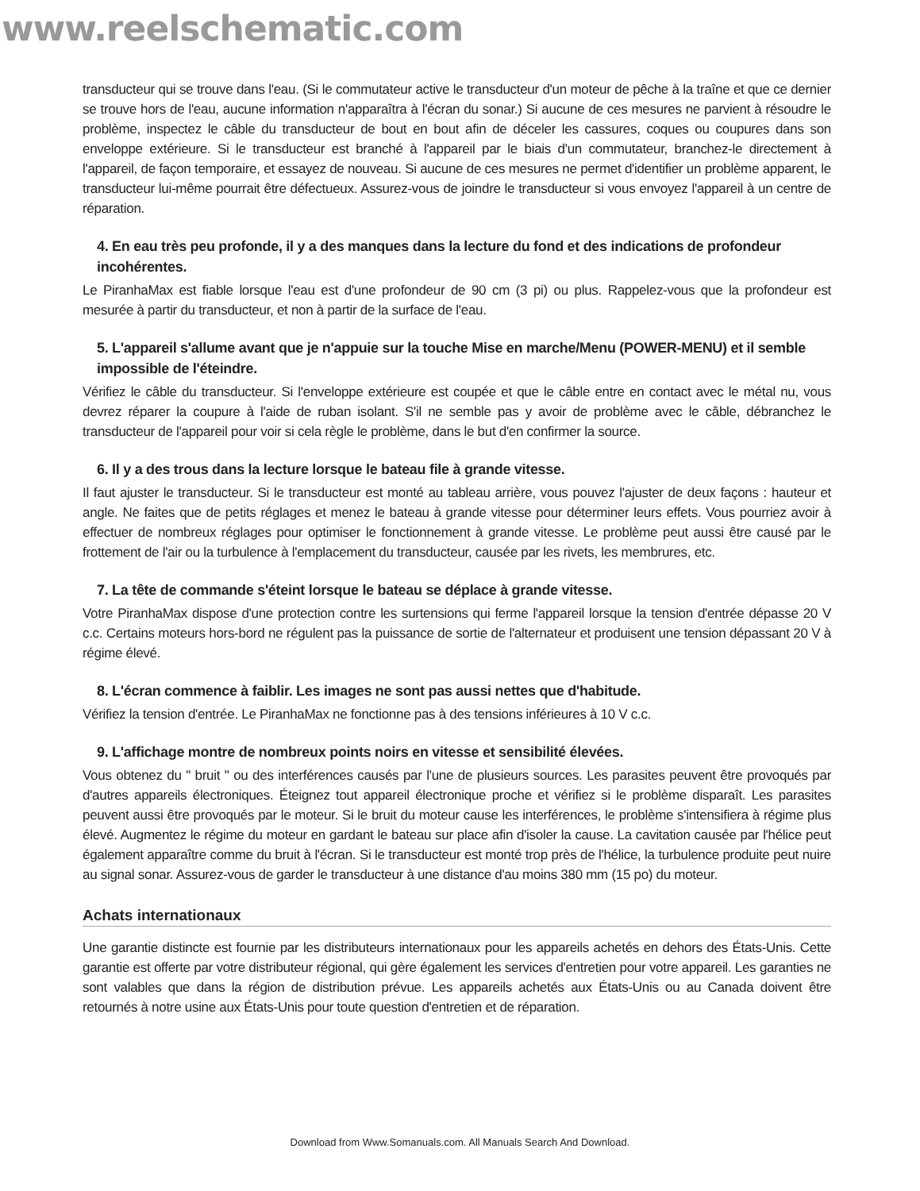www.reelschematic.com
transducteur qui se trouve dans l'eau. (Si le commutateur active le transducteur d'un moteur de pêche à la traîne et que ce dernier se trouve hors de l'eau, aucune information n'apparaîtra à l'écran du sonar.) Si aucune de ces mesures ne parvient à résoudre le problème, inspectez le câble du transducteur de bout en bout afin de déceler les cassures, coques ou coupures dans son enveloppe extérieure. Si le transducteur est branché à l'appareil par le biais d'un commutateur, branchez-le directement à l'appareil, de façon temporaire, et essayez de nouveau. Si aucune de ces mesures ne permet d'identifier un problème apparent, le transducteur lui-même pourrait être défectueux. Assurez-vous de joindre le transducteur si vous envoyez l'appareil à un centre de réparation.
4. En eau très peu profonde, il y a des manques dans la lecture du fond et des indications de profondeur incohérentes.
Le PiranhaMax est fiable lorsque l'eau est d'une profondeur de 90 cm (3 pi) ou plus. Rappelez-vous que la profondeur est mesurée à partir du transducteur, et non à partir de la surface de l'eau.
5. L'appareil s'allume avant que je n'appuie sur la touche Mise en marche/Menu (POWER-MENU) et il semble impossible de l'éteindre.
Vérifiez le câble du transducteur. Si l'enveloppe extérieure est coupée et que le câble entre en contact avec le métal nu, vous devrez réparer la coupure à l'aide de ruban isolant. S'il ne semble pas y avoir de problème avec le câble, débranchez le transducteur de l'appareil pour voir si cela règle le problème, dans le but d'en confirmer la source.
6. Il y a des trous dans la lecture lorsque le bateau file à grande vitesse.
Il faut ajuster le transducteur. Si le transducteur est monté au tableau arrière, vous pouvez l'ajuster de deux façons : hauteur et angle. Ne faites que de petits réglages et menez le bateau à grande vitesse pour déterminer leurs effets. Vous pourriez avoir à effectuer de nombreux réglages pour optimiser le fonctionnement à grande vitesse. Le problème peut aussi être causé par le frottement de l'air ou la turbulence à l'emplacement du transducteur, causée par les rivets, les membrures, etc.
7. La tête de commande s'éteint lorsque le bateau se déplace à grande vitesse.
Votre PiranhaMax dispose d'une protection contre les surtensions qui ferme l'appareil lorsque la tension d'entrée dépasse 20 V c.c. Certains moteurs hors-bord ne régulent pas la puissance de sortie de l'alternateur et produisent une tension dépassant 20 V à régime élevé.
8. L'écran commence à faiblir. Les images ne sont pas aussi nettes que d'habitude.
Vérifiez la tension d'entrée. Le PiranhaMax ne fonctionne pas à des tensions inférieures à 10 V c.c.
9. L'affichage montre de nombreux points noirs en vitesse et sensibilité élevées.
Vous obtenez du " bruit " ou des interférences causés par l'une de plusieurs sources. Les parasites peuvent être provoqués par d'autres appareils électroniques. Éteignez tout appareil électronique proche et vérifiez si le problème disparaît. Les parasites peuvent aussi être provoqués par le moteur. Si le bruit du moteur cause les interférences, le problème s'intensifiera à régime plus élevé. Augmentez le régime du moteur en gardant le bateau sur place afin d'isoler la cause. La cavitation causée par l'hélice peut également apparaître comme du bruit à l'écran. Si le transducteur est monté trop près de l'hélice, la turbulence produite peut nuire au signal sonar. Assurez-vous de garder le transducteur à une distance d'au moins 380 mm (15 po) du moteur.
Achats internationaux
Une garantie distincte est fournie par les distributeurs internationaux pour les appareils achetés en dehors des États-Unis. Cette garantie est offerte par votre distributeur régional, qui gère également les services d'entretien pour votre appareil. Les garanties ne sont valables que dans la région de distribution prévue. Les appareils achetés aux États-Unis ou au Canada doivent être retournés à notre usine aux États-Unis pour toute question d'entretien et de réparation.
Download from Www.Somanuals.com. All Manuals Search And Download.